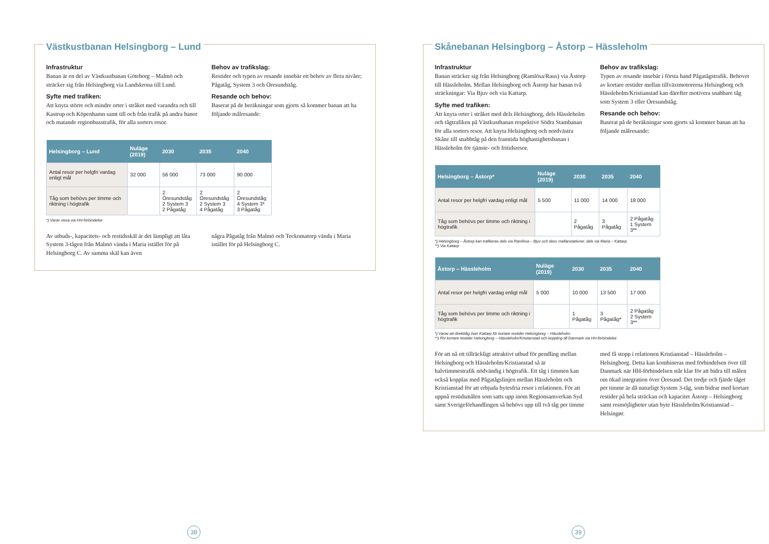Västkustbanan Helsingborg – Lund
Infrastruktur
Banan är en del av Västkustbanan Göteborg – Malmö och sträcker sig från Helsingborg via Landskrona till Lund.
Syfte med trafiken:
Att knyta större och mindre orter i stråket med varandra och till Kastrup och Köpenhamn samt till och från trafik på andra banor och matande region­busstrafik, för alla sorters resor.
Behov av trafikslag:
Restider och typen av resande innebär ett behov av flera nivåer; Pågatåg, System 3 och Öresundståg.
Resande och behov:
Baserat på de beräkningar som gjorts så kommer banan att ha följande målresande:
| Helsingborg – Lund | Nuläge (2019) | 2030 | 2035 | 2040 |
| --- | --- | --- | --- | --- |
| Antal resor per helgfri vardag enligt mål | 32 000 | 56 000 | 73 000 | 90 000 |
| Tåg som behövs per timme och riktning i högtrafik | | 2 Öresundståg 2 System 3 2 Pågatåg | 2 Öresundståg 2 System 3 4 Pågatåg | 2 Öresundståg 4 System 3* 3 Pågatåg |
*) Varav vissa via HH-förbindelse
Av utbuds-, kapacitets- och restidsskäl är det lämpligt att låta System 3-tågen från Malmö vända i Maria istället för på Helsingborg C. Av samma skäl kan även
några Pågatåg från Malmö och Teckomatorp vända i Maria istället för på Helsingborg C.
38
Skånebanan Helsingborg – Åstorp – Hässleholm
Infrastruktur
Banan sträcker sig från Helsingborg (Ramlösa/Raus) via Åstorp till Hässleholm. Mellan Helsingborg och Åstorp har banan två sträckningar: Via Bjuv och via Kattarp.
Syfte med trafiken:
Att knyta orter i stråket med dels Helsingborg, dels Hässleholm och tågtrafiken på Västkustbanan respek­tive Södra Stambanan för alla sorters resor. Att knyta Helsingborg och nordvästra Skåne till snabbtåg på den framtida höghastighetsbanan i Hässleholm för tjänste- och fritidsresor.
Behov av trafikslag:
Typen av resande innebär i första hand Pågatågstrafik. Behovet av kortare restider mellan tillväxtmotorerna Helsingborg och Hässleholm/Kristianstad kan därefter motivera snabbare tåg som System 3 eller Öresundståg.
Resande och behov:
Baserat på de beräkningar som gjorts så kommer banan att ha följande målresande:
| Helsingborg – Åstorp* | Nuläge (2019) | 2030 | 2035 | 2040 |
| --- | --- | --- | --- | --- |
| Antal resor per helgfri vardag enligt mål | 5 500 | 11 000 | 14 000 | 18 000 |
| Tåg som behövs per timme och riktning i högtrafik | | 2 Pågatåg | 3 Pågatåg | 2 Pågatåg 1 System 3** |
*) Helsingborg – Åstorp kan trafikeras dels via Ramlösa – Bjuv och dess mellanstationer, dels via Maria – Kattarp.
**) Via Kattarp
| Åstorp – Hässleholm | Nuläge (2019) | 2030 | 2035 | 2040 |
| --- | --- | --- | --- | --- |
| Antal resor per helgfri vardag enligt mål | 5 000 | 10 000 | 13 500 | 17 000 |
| Tåg som behövs per timme och riktning i högtrafik | | 1 Pågatåg | 3 Pågatåg* | 2 Pågatåg 2 System 3** |
*) Varav ett direkttåg över Kattarp för kortare restider Helsingborg – Hässleholm.
**) För kortare restider Helsingborg – Hässleholm/Kristianstad och koppling till Danmark via HH-förbindelse
För att nå ett tillräckligt attraktivt utbud för pendling mellan Helsingborg och Hässleholm/Kristianstad så är halvtimmestrafik nödvändig i högtrafik. Ett tåg i timmen kan också kopplas med Pågatågslinjen mellan Hässleholm och Kristianstad för att erbjuda bytesfria resor i relationen. För att uppnå restidsmålen som satts upp inom Regionsamverkan Syd samt Sverige­förhandlingen så behövs upp till två tåg per timme
med få stopp i relationen Kristianstad – Hässleholm – Helsingborg. Detta kan kombineras med förbindelsen över till Danmark när HH-förbindelsen står klar för att bidra till målen om ökad integration över Öresund. Det tredje och fjärde tåget per timme är då naturligt System 3-tåg, som bidrar med kortare restider på hela sträckan och kapacitet Åstorp – Helsingborg samt resmöjligheter utan byte Hässleholm/Kristianstad – Helsingør.
39